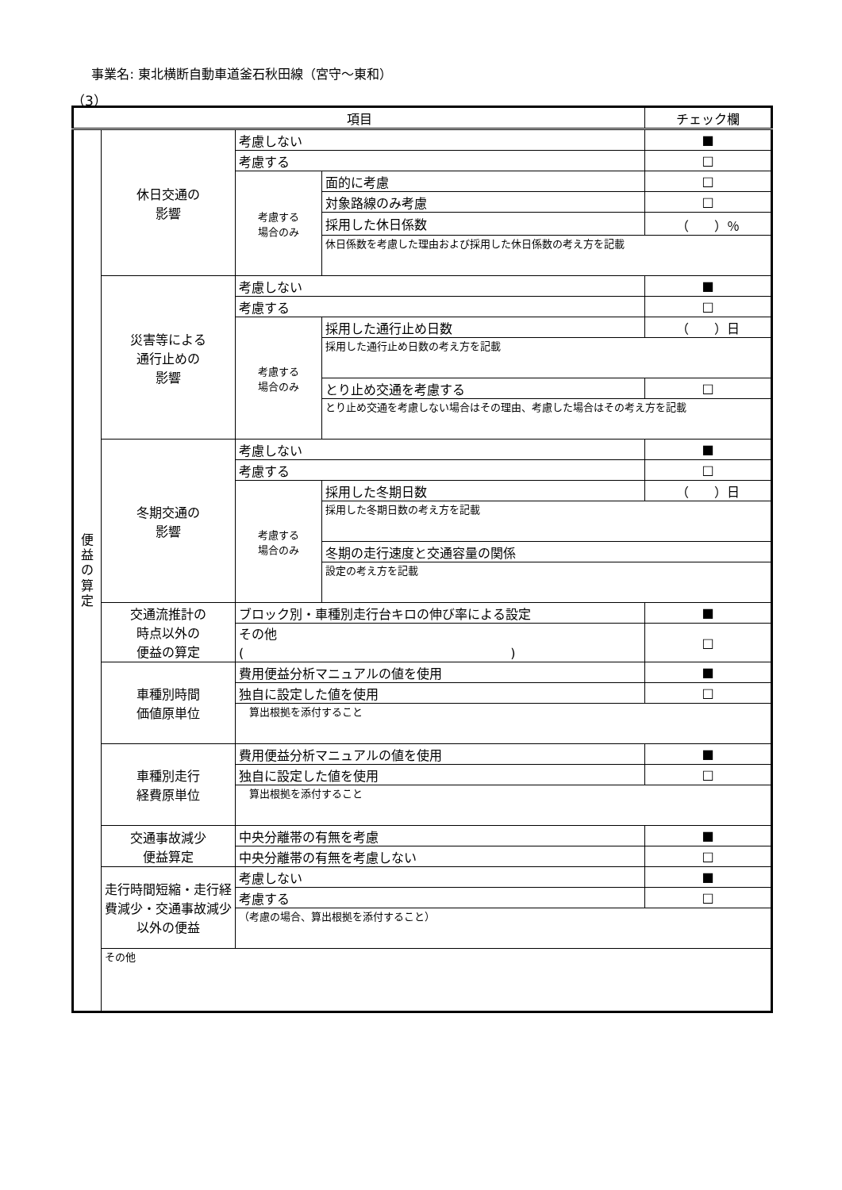事業名: 東北横断自動車道釜石秋田線（宮守～東和）
（3）
| 項目 | | | | チェック欄 |
| --- | --- | --- | --- | --- |
| 便 益 の 算 定 | 休日交通の 影響 | 考慮しない | | ■ |
| | | 考慮する | | □ |
| | | 考慮する 場合のみ | 面的に考慮 | □ |
| | | | 対象路線のみ考慮 | □ |
| | | | 採用した休日係数 | （ ）％ |
| | | | 休日係数を考慮した理由および採用した休日係数の考え方を記載 | |
| | 災害等による 通行止めの 影響 | 考慮しない | | ■ |
| | | 考慮する | | □ |
| | | 考慮する 場合のみ | 採用した通行止め日数 | （ ）日 |
| | | | 採用した通行止め日数の考え方を記載 | |
| | | | とり止め交通を考慮する | □ |
| | | | とり止め交通を考慮しない場合はその理由、考慮した場合はその考え方を記載 | |
| | 冬期交通の 影響 | 考慮しない | | ■ |
| | | 考慮する | | □ |
| | | 考慮する 場合のみ | 採用した冬期日数 | （ ）日 |
| | | | 採用した冬期日数の考え方を記載 | |
| | | | 冬期の走行速度と交通容量の関係 | |
| | | | 設定の考え方を記載 | |
| | 交通流推計の 時点以外の 便益の算定 | ブロック別・車種別走行台キロの伸び率による設定 | | ■ |
| | | その他 ( ) | | □ |
| | 車種別時間 価値原単位 | 費用便益分析マニュアルの値を使用 | | ■ |
| | | 独自に設定した値を使用 | | □ |
| | | 算出根拠を添付すること | | |
| | 車種別走行 経費原単位 | 費用便益分析マニュアルの値を使用 | | ■ |
| | | 独自に設定した値を使用 | | □ |
| | | 算出根拠を添付すること | | |
| | 交通事故減少 便益算定 | 中央分離帯の有無を考慮 | | ■ |
| | | 中央分離帯の有無を考慮しない | | □ |
| | 走行時間短縮・走行経費減少・交通事故減少以外の便益 | 考慮しない | | ■ |
| | | 考慮する | | □ |
| | | （考慮の場合、算出根拠を添付すること） | | |
| | その他 | | | |